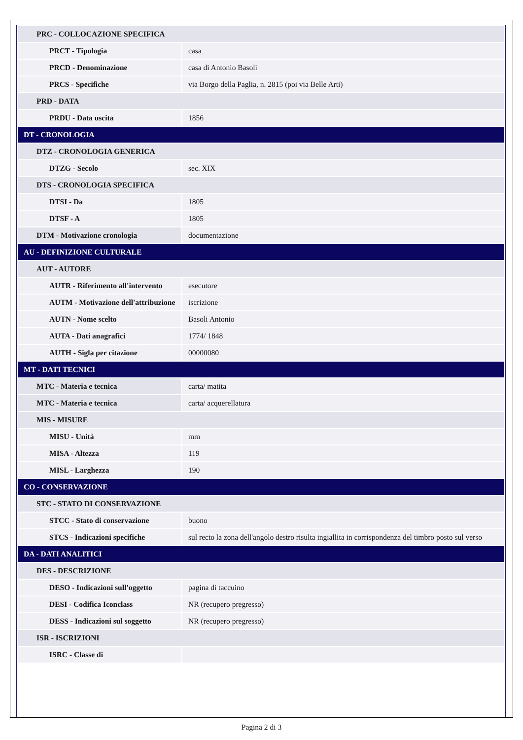| PRC - COLLOCAZIONE SPECIFICA | |
| PRCT - Tipologia | casa |
| PRCD - Denominazione | casa di Antonio Basoli |
| PRCS - Specifiche | via Borgo della Paglia, n. 2815 (poi via Belle Arti) |
| PRD - DATA | |
| PRDU - Data uscita | 1856 |
| DT - CRONOLOGIA | |
| DTZ - CRONOLOGIA GENERICA | |
| DTZG - Secolo | sec. XIX |
| DTS - CRONOLOGIA SPECIFICA | |
| DTSI - Da | 1805 |
| DTSF - A | 1805 |
| DTM - Motivazione cronologia | documentazione |
| AU - DEFINIZIONE CULTURALE | |
| AUT - AUTORE | |
| AUTR - Riferimento all'intervento | esecutore |
| AUTM - Motivazione dell'attribuzione | iscrizione |
| AUTN - Nome scelto | Basoli Antonio |
| AUTA - Dati anagrafici | 1774/ 1848 |
| AUTH - Sigla per citazione | 00000080 |
| MT - DATI TECNICI | |
| MTC - Materia e tecnica | carta/ matita |
| MTC - Materia e tecnica | carta/ acquerellatura |
| MIS - MISURE | |
| MISU - Unità | mm |
| MISA - Altezza | 119 |
| MISL - Larghezza | 190 |
| CO - CONSERVAZIONE | |
| STC - STATO DI CONSERVAZIONE | |
| STCC - Stato di conservazione | buono |
| STCS - Indicazioni specifiche | sul recto la zona dell'angolo destro risulta ingiallita in corrispondenza del timbro posto sul verso |
| DA - DATI ANALITICI | |
| DES - DESCRIZIONE | |
| DESO - Indicazioni sull'oggetto | pagina di taccuino |
| DESI - Codifica Iconclass | NR (recupero pregresso) |
| DESS - Indicazioni sul soggetto | NR (recupero pregresso) |
| ISR - ISCRIZIONI | |
| ISRC - Classe di | |
Pagina 2 di 3